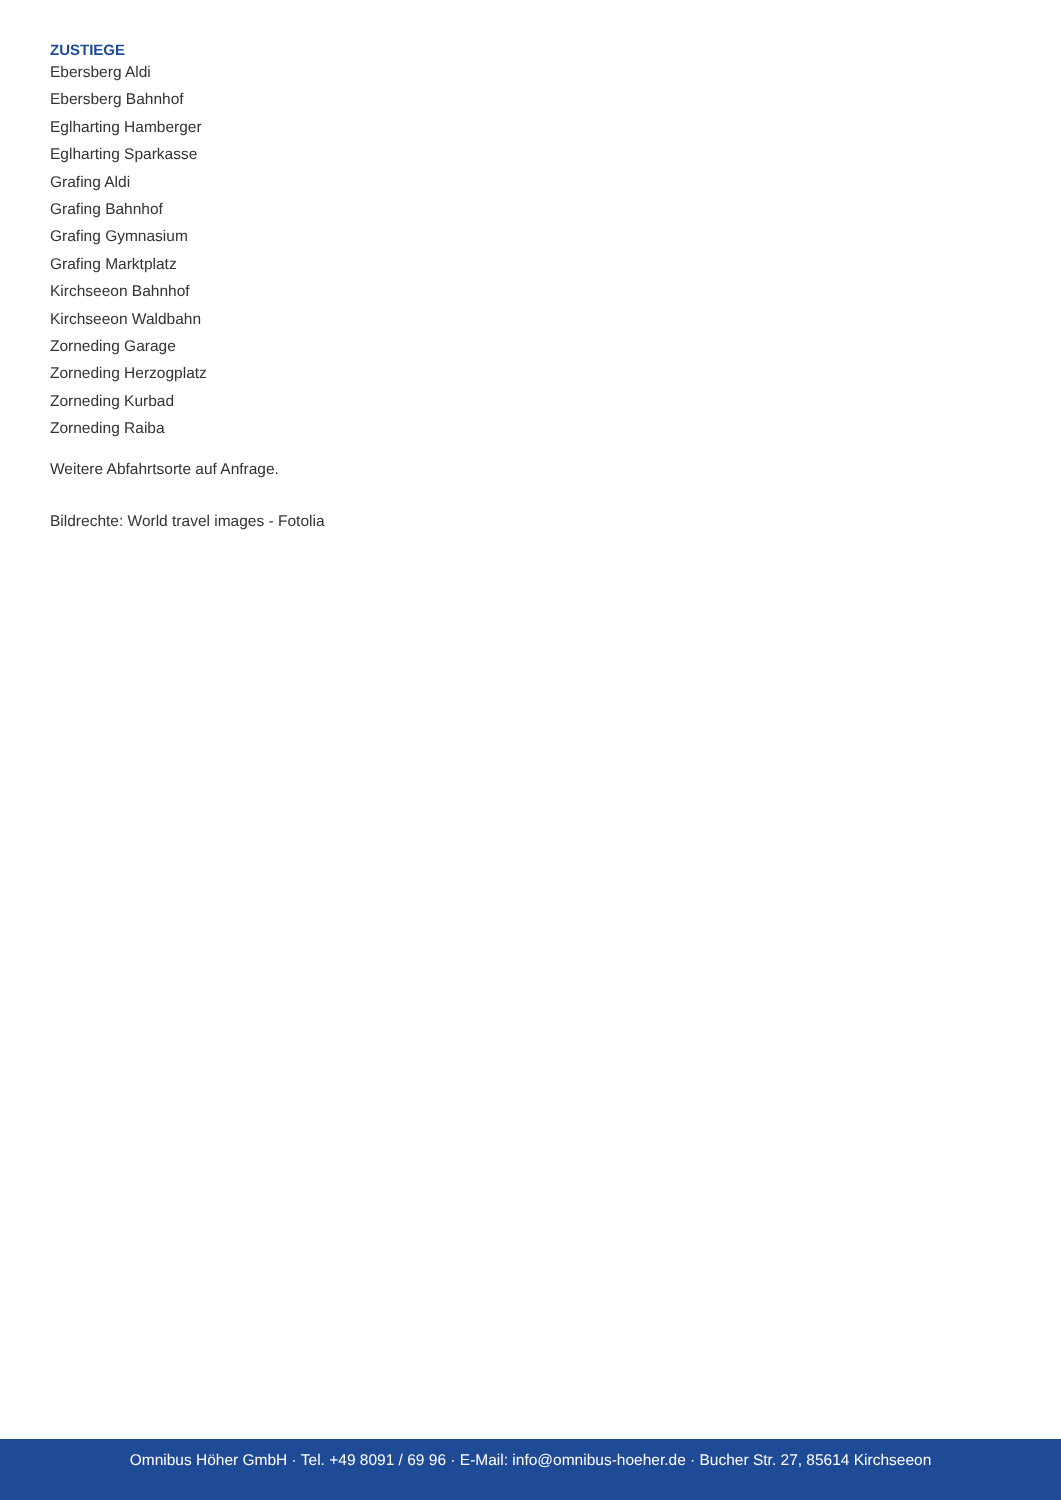ZUSTIEGE
Ebersberg Aldi
Ebersberg Bahnhof
Eglharting Hamberger
Eglharting Sparkasse
Grafing Aldi
Grafing Bahnhof
Grafing Gymnasium
Grafing Marktplatz
Kirchseeon Bahnhof
Kirchseeon Waldbahn
Zorneding Garage
Zorneding Herzogplatz
Zorneding Kurbad
Zorneding Raiba
Weitere Abfahrtsorte auf Anfrage.
Bildrechte: World travel images - Fotolia
Omnibus Höher GmbH · Tel. +49 8091 / 69 96 · E-Mail: info@omnibus-hoeher.de · Bucher Str. 27, 85614 Kirchseeon